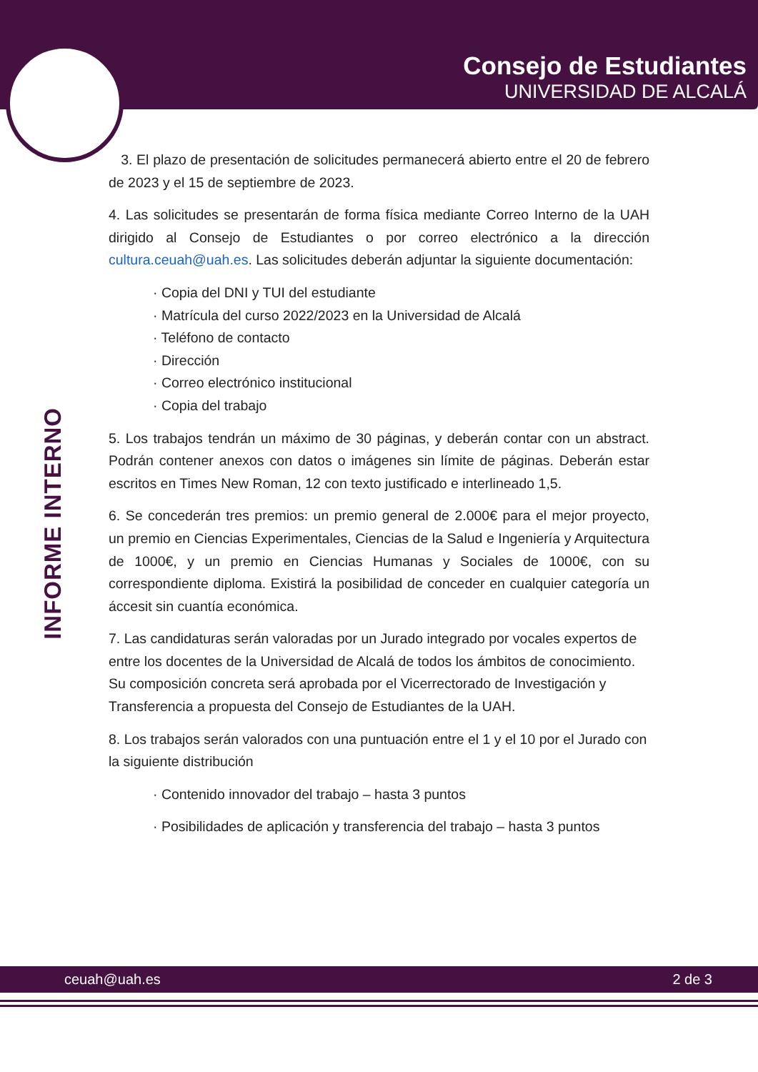Consejo de Estudiantes
UNIVERSIDAD DE ALCALÁ
INFORME INTERNO
3. El plazo de presentación de solicitudes permanecerá abierto entre el 20 de febrero de 2023 y el 15 de septiembre de 2023.
4. Las solicitudes se presentarán de forma física mediante Correo Interno de la UAH dirigido al Consejo de Estudiantes o por correo electrónico a la dirección cultura.ceuah@uah.es. Las solicitudes deberán adjuntar la siguiente documentación:
· Copia del DNI y TUI del estudiante
· Matrícula del curso 2022/2023 en la Universidad de Alcalá
· Teléfono de contacto
· Dirección
· Correo electrónico institucional
· Copia del trabajo
5. Los trabajos tendrán un máximo de 30 páginas, y deberán contar con un abstract. Podrán contener anexos con datos o imágenes sin límite de páginas. Deberán estar escritos en Times New Roman, 12 con texto justificado e interlineado 1,5.
6. Se concederán tres premios: un premio general de 2.000€ para el mejor proyecto, un premio en Ciencias Experimentales, Ciencias de la Salud e Ingeniería y Arquitectura de 1000€, y un premio en Ciencias Humanas y Sociales de 1000€, con su correspondiente diploma. Existirá la posibilidad de conceder en cualquier categoría un áccesit sin cuantía económica.
7. Las candidaturas serán valoradas por un Jurado integrado por vocales expertos de entre los docentes de la Universidad de Alcalá de todos los ámbitos de conocimiento. Su composición concreta será aprobada por el Vicerrectorado de Investigación y Transferencia a propuesta del Consejo de Estudiantes de la UAH.
8. Los trabajos serán valorados con una puntuación entre el 1 y el 10 por el Jurado con la siguiente distribución
· Contenido innovador del trabajo – hasta 3 puntos
· Posibilidades de aplicación y transferencia del trabajo – hasta 3 puntos
ceuah@uah.es 2 de 3